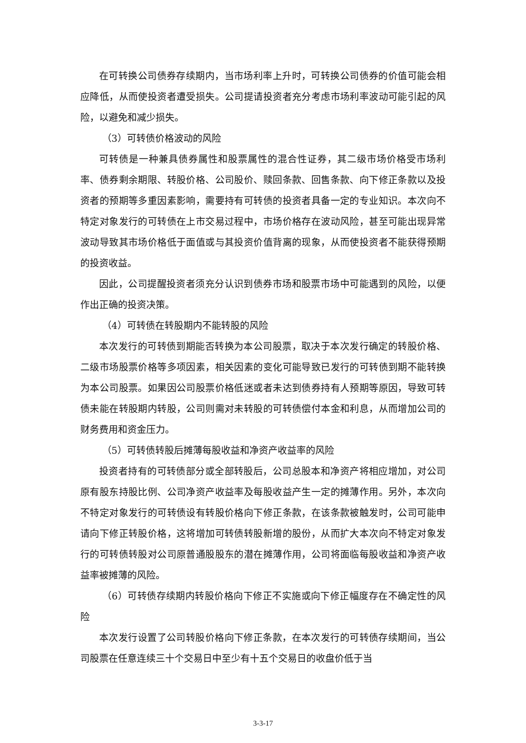在可转换公司债券存续期内，当市场利率上升时，可转换公司债券的价值可能会相应降低，从而使投资者遭受损失。公司提请投资者充分考虑市场利率波动可能引起的风险，以避免和减少损失。
（3）可转债价格波动的风险
可转债是一种兼具债券属性和股票属性的混合性证券，其二级市场价格受市场利率、债券剩余期限、转股价格、公司股价、赎回条款、回售条款、向下修正条款以及投资者的预期等多重因素影响，需要持有可转债的投资者具备一定的专业知识。本次向不特定对象发行的可转债在上市交易过程中，市场价格存在波动风险，甚至可能出现异常波动导致其市场价格低于面值或与其投资价值背离的现象，从而使投资者不能获得预期的投资收益。
因此，公司提醒投资者须充分认识到债券市场和股票市场中可能遇到的风险，以便作出正确的投资决策。
（4）可转债在转股期内不能转股的风险
本次发行的可转债到期能否转换为本公司股票，取决于本次发行确定的转股价格、二级市场股票价格等多项因素，相关因素的变化可能导致已发行的可转债到期不能转换为本公司股票。如果因公司股票价格低迷或者未达到债券持有人预期等原因，导致可转债未能在转股期内转股，公司则需对未转股的可转债偿付本金和利息，从而增加公司的财务费用和资金压力。
（5）可转债转股后摊薄每股收益和净资产收益率的风险
投资者持有的可转债部分或全部转股后，公司总股本和净资产将相应增加，对公司原有股东持股比例、公司净资产收益率及每股收益产生一定的摊薄作用。另外，本次向不特定对象发行的可转债设有转股价格向下修正条款，在该条款被触发时，公司可能申请向下修正转股价格，这将增加可转债转股新增的股份，从而扩大本次向不特定对象发行的可转债转股对公司原普通股股东的潜在摊薄作用，公司将面临每股收益和净资产收益率被摊薄的风险。
（6）可转债存续期内转股价格向下修正不实施或向下修正幅度存在不确定性的风险
本次发行设置了公司转股价格向下修正条款，在本次发行的可转债存续期间，当公司股票在任意连续三十个交易日中至少有十五个交易日的收盘价低于当
3-3-17